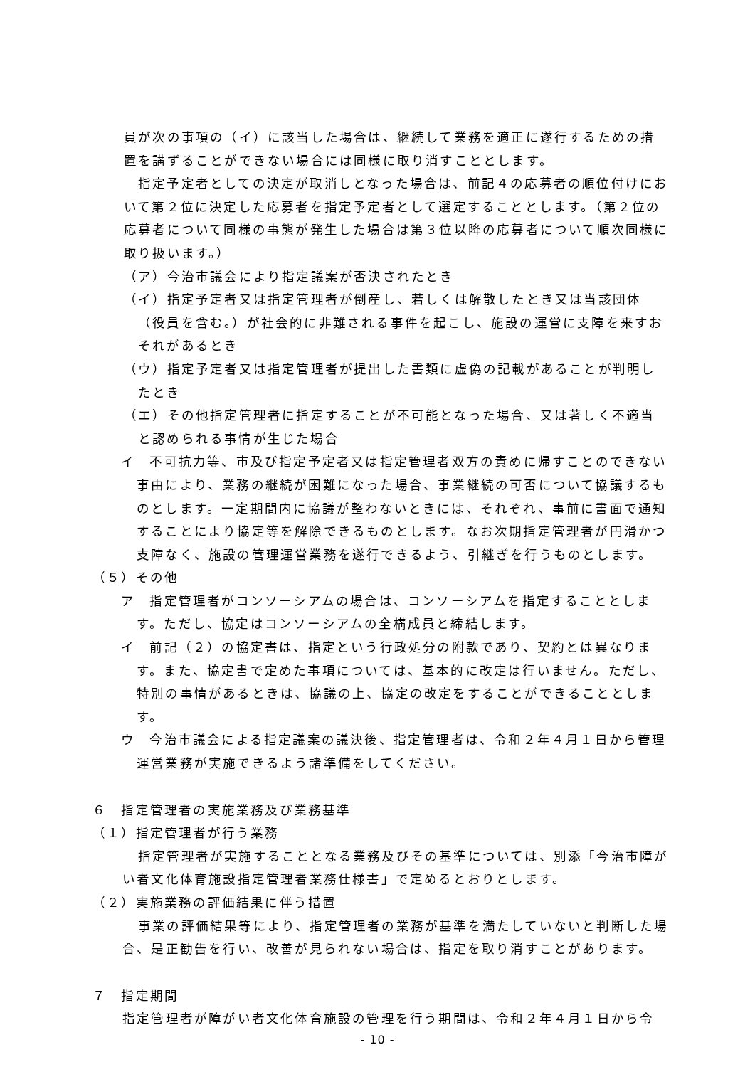員が次の事項の（イ）に該当した場合は、継続して業務を適正に遂行するための措置を講ずることができない場合には同様に取り消すこととします。
指定予定者としての決定が取消しとなった場合は、前記４の応募者の順位付けにおいて第２位に決定した応募者を指定予定者として選定することとします。（第２位の応募者について同様の事態が発生した場合は第３位以降の応募者について順次同様に取り扱います。）
（ア）今治市議会により指定議案が否決されたとき
（イ）指定予定者又は指定管理者が倒産し、若しくは解散したとき又は当該団体（役員を含む。）が社会的に非難される事件を起こし、施設の運営に支障を来すおそれがあるとき
（ウ）指定予定者又は指定管理者が提出した書類に虚偽の記載があることが判明したとき
（エ）その他指定管理者に指定することが不可能となった場合、又は著しく不適当と認められる事情が生じた場合
イ　不可抗力等、市及び指定予定者又は指定管理者双方の責めに帰すことのできない事由により、業務の継続が困難になった場合、事業継続の可否について協議するものとします。一定期間内に協議が整わないときには、それぞれ、事前に書面で通知することにより協定等を解除できるものとします。なお次期指定管理者が円滑かつ支障なく、施設の管理運営業務を遂行できるよう、引継ぎを行うものとします。
（５）その他
ア　指定管理者がコンソーシアムの場合は、コンソーシアムを指定することとします。ただし、協定はコンソーシアムの全構成員と締結します。
イ　前記（２）の協定書は、指定という行政処分の附款であり、契約とは異なります。また、協定書で定めた事項については、基本的に改定は行いません。ただし、特別の事情があるときは、協議の上、協定の改定をすることができることとします。
ウ　今治市議会による指定議案の議決後、指定管理者は、令和２年４月１日から管理運営業務が実施できるよう諸準備をしてください。
６　指定管理者の実施業務及び業務基準
（１）指定管理者が行う業務
指定管理者が実施することとなる業務及びその基準については、別添「今治市障がい者文化体育施設指定管理者業務仕様書」で定めるとおりとします。
（２）実施業務の評価結果に伴う措置
事業の評価結果等により、指定管理者の業務が基準を満たしていないと判断した場合、是正勧告を行い、改善が見られない場合は、指定を取り消すことがあります。
７　指定期間
指定管理者が障がい者文化体育施設の管理を行う期間は、令和２年４月１日から令
- 10 -